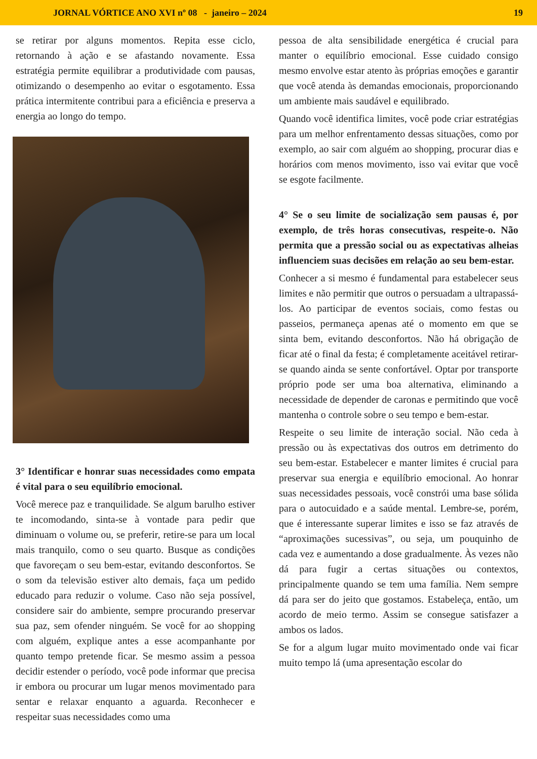JORNAL VÓRTICE ANO XVI nº 08 - janeiro – 2024 19
se retirar por alguns momentos. Repita esse ciclo, retornando à ação e se afastando novamente. Essa estratégia permite equilibrar a produtividade com pausas, otimizando o desempenho ao evitar o esgotamento. Essa prática intermitente contribui para a eficiência e preserva a energia ao longo do tempo.
3° Identificar e honrar suas necessidades como empata é vital para o seu equilíbrio emocional.
Você merece paz e tranquilidade. Se algum barulho estiver te incomodando, sinta-se à vontade para pedir que diminuam o volume ou, se preferir, retire-se para um local mais tranquilo, como o seu quarto. Busque as condições que favoreçam o seu bem-estar, evitando desconfortos. Se o som da televisão estiver alto demais, faça um pedido educado para reduzir o volume. Caso não seja possível, considere sair do ambiente, sempre procurando preservar sua paz, sem ofender ninguém. Se você for ao shopping com alguém, explique antes a esse acompanhante por quanto tempo pretende ficar. Se mesmo assim a pessoa decidir estender o período, você pode informar que precisa ir embora ou procurar um lugar menos movimentado para sentar e relaxar enquanto a aguarda. Reconhecer e respeitar suas necessidades como uma
pessoa de alta sensibilidade energética é crucial para manter o equilíbrio emocional. Esse cuidado consigo mesmo envolve estar atento às próprias emoções e garantir que você atenda às demandas emocionais, proporcionando um ambiente mais saudável e equilibrado.
Quando você identifica limites, você pode criar estratégias para um melhor enfrentamento dessas situações, como por exemplo, ao sair com alguém ao shopping, procurar dias e horários com menos movimento, isso vai evitar que você se esgote facilmente.
4° Se o seu limite de socialização sem pausas é, por exemplo, de três horas consecutivas, respeite-o. Não permita que a pressão social ou as expectativas alheias influenciem suas decisões em relação ao seu bem-estar.
Conhecer a si mesmo é fundamental para estabelecer seus limites e não permitir que outros o persuadam a ultrapassá-los. Ao participar de eventos sociais, como festas ou passeios, permaneça apenas até o momento em que se sinta bem, evitando desconfortos. Não há obrigação de ficar até o final da festa; é completamente aceitável retirar-se quando ainda se sente confortável. Optar por transporte próprio pode ser uma boa alternativa, eliminando a necessidade de depender de caronas e permitindo que você mantenha o controle sobre o seu tempo e bem-estar.
Respeite o seu limite de interação social. Não ceda à pressão ou às expectativas dos outros em detrimento do seu bem-estar. Estabelecer e manter limites é crucial para preservar sua energia e equilíbrio emocional. Ao honrar suas necessidades pessoais, você constrói uma base sólida para o autocuidado e a saúde mental. Lembre-se, porém, que é interessante superar limites e isso se faz através de “aproximações sucessivas”, ou seja, um pouquinho de cada vez e aumentando a dose gradualmente. Às vezes não dá para fugir a certas situações ou contextos, principalmente quando se tem uma família. Nem sempre dá para ser do jeito que gostamos. Estabeleça, então, um acordo de meio termo. Assim se consegue satisfazer a ambos os lados.
Se for a algum lugar muito movimentado onde vai ficar muito tempo lá (uma apresentação escolar do